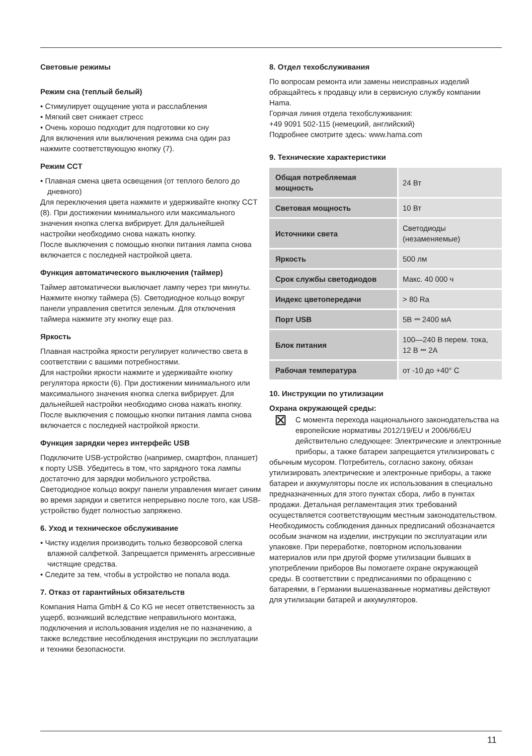Световые режимы
Режим сна (теплый белый)
• Стимулирует ощущение уюта и расслабления
• Мягкий свет снижает стресс
• Очень хорошо подходит для подготовки ко сну
Для включения или выключения режима сна один раз нажмите соответствующую кнопку (7).
Режим CCT
• Плавная смена цвета освещения (от теплого белого до дневного)
Для переключения цвета нажмите и удерживайте кнопку CCT (8). При достижении минимального или максимального значения кнопка слегка вибрирует. Для дальнейшей настройки необходимо снова нажать кнопку.
После выключения с помощью кнопки питания лампа снова включается с последней настройкой цвета.
Функция автоматического выключения (таймер)
Таймер автоматически выключает лампу через три минуты. Нажмите кнопку таймера (5). Светодиодное кольцо вокруг панели управления светится зеленым. Для отключения таймера нажмите эту кнопку еще раз.
Яркость
Плавная настройка яркости регулирует количество света в соответствии с вашими потребностями.
Для настройки яркости нажмите и удерживайте кнопку регулятора яркости (6). При достижении минимального или максимального значения кнопка слегка вибрирует. Для дальнейшей настройки необходимо снова нажать кнопку.
После выключения с помощью кнопки питания лампа снова включается с последней настройкой яркости.
Функция зарядки через интерфейс USB
Подключите USB-устройство (например, смартфон, планшет) к порту USB. Убедитесь в том, что зарядного тока лампы достаточно для зарядки мобильного устройства. Светодиодное кольцо вокруг панели управления мигает синим во время зарядки и светится непрерывно после того, как USB-устройство будет полностью запряжено.
6. Уход и техническое обслуживание
• Чистку изделия производить только безворсовой слегка влажной салфеткой. Запрещается применять агрессивные чистящие средства.
• Следите за тем, чтобы в устройство не попала вода.
7. Отказ от гарантийных обязательств
Компания Hama GmbH & Co KG не несет ответственность за ущерб, возникший вследствие неправильного монтажа, подключения и использования изделия не по назначению, а также вследствие несоблюдения инструкции по эксплуатации и техники безопасности.
8. Отдел техобслуживания
По вопросам ремонта или замены неисправных изделий обращайтесь к продавцу или в сервисную службу компании Hama.
Горячая линия отдела техобслуживания:
+49 9091 502-115 (немецкий, английский)
Подробнее смотрите здесь: www.hama.com
9. Технические характеристики
| Общая потребляемая мощность | 24 Вт |
| Световая мощность | 10 Вт |
| Источники света | Светодиоды (незаменяемые) |
| Яркость | 500 лм |
| Срок службы светодиодов | Макс. 40 000 ч |
| Индекс цветопередачи | > 80 Ra |
| Порт USB | 5В ⎓ 2400 мА |
| Блок питания | 100—240 В перем. тока, 12 В ⎓ 2A |
| Рабочая температура | от -10 до +40° C |
10. Инструкции по утилизации
Охрана окружающей среды:
⊠ С момента перехода национального законодательства на европейские нормативы 2012/19/EU и 2006/66/EU действительно следующее: Электрические и электронные приборы, а также батареи запрещается утилизировать с обычным мусором. Потребитель, согласно закону, обязан утилизировать электрические и электронные приборы, а также батареи и аккумуляторы после их использования в специально предназначенных для этого пунктах сбора, либо в пунктах продажи. Детальная регламентация этих требований осуществляется соответствующим местным законодательством. Необходимость соблюдения данных предписаний обозначается особым значком на изделии, инструкции по эксплуатации или упаковке. При переработке, повторном использовании материалов или при другой форме утилизации бывших в употреблении приборов Вы помогаете охране окружающей среды. В соответствии с предписаниями по обращению с батареями, в Германии вышеназванные нормативы действуют для утилизации батарей и аккумуляторов.
11